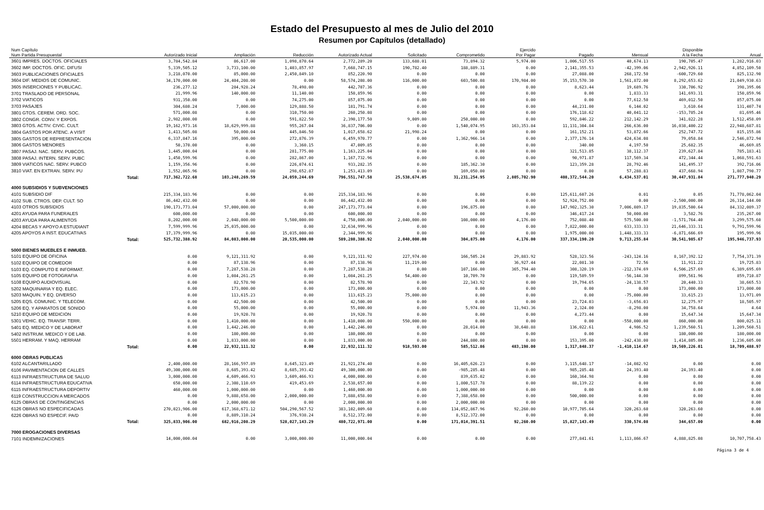Estado del Presupuesto al mes de Julio del 2010
Resumen por Capítulos (detallado)
| Num Capítulo Num Partida Presupuestal | Autorizado Inicial | Ampliación | Reducción | Autorizado Actual | Solicitado | Comprometido | Ejercido Por Pagar | Pagado | Mensual | Disponible A la Fecha | Anual |
| --- | --- | --- | --- | --- | --- | --- | --- | --- | --- | --- | --- |
| 3601 IMPRES. DOCTOS. OFICIALES | 3,784,542.84 | 86,617.00 | 1,098,870.64 | 2,772,289.20 | 133,688.01 | 73,894.32 | 5,974.00 | 1,006,517.55 | 40,674.13 | 190,705.47 | 1,282,916.03 |
| 3602 IMP. DOCTOS. OFIC. DIFUSI | 5,339,505.12 | 3,733,100.00 | 1,403,857.97 | 7,668,747.15 | 190,782.40 | 188,889.31 | 0.00 | 2,141,355.53 | -42,399.06 | 2,942,926.11 | 4,852,109.50 |
| 3603 PUBLICACIONES OFICIALES | 3,218,070.00 | 85,000.00 | 2,450,849.10 | 852,220.90 | 0.00 | 0.00 | 0.00 | 27,088.00 | 268,172.50 | -600,729.60 | 825,132.90 |
| 3604 DIF. MEDIOS DE COMUNIC. | 34,170,000.00 | 24,404,208.00 | 0.00 | 58,574,208.00 | 116,000.00 | 603,500.08 | 170,984.00 | 35,153,570.30 | 1,561,872.00 | 8,292,653.62 | 21,049,930.63 |
| 3605 INSERCIONES Y PUBLICAC. | 236,277.12 | 284,928.24 | 78,498.00 | 442,707.36 | 0.00 | 0.00 | 0.00 | 8,623.44 | 19,689.76 | 330,706.92 | 398,395.06 |
| 3701 TRASLADO DE PERSONAL | 21,999.96 | 140,000.00 | 11,140.00 | 150,859.96 | 0.00 | 0.00 | 0.00 | 0.00 | 1,833.33 | 141,693.31 | 150,859.96 |
| 3702 VIATICOS | 931,350.00 | 0.00 | 74,275.00 | 857,075.00 | 0.00 | 0.00 | 0.00 | 0.00 | 77,612.50 | 469,012.50 | 857,075.00 |
| 3703 PASAJES | 304,680.24 | 7,000.00 | 129,888.50 | 181,791.74 | 0.00 | 0.00 | 0.00 | 44,231.00 | 6,144.02 | 3,610.64 | 131,407.74 |
| 3801 GTOS. CEREM. ORD. SOC. | 571,000.08 | 0.00 | 310,750.00 | 260,250.08 | 0.00 | 0.00 | 0.00 | 176,118.62 | 40,041.12 | -153,785.24 | 81,695.46 |
| 3802 CONGR. CONV. Y EXPOS. | 2,982,000.00 | 0.00 | 591,822.50 | 2,390,177.50 | 9,009.00 | 250,000.00 | 0.00 | 592,846.22 | 212,142.29 | 341,822.28 | 1,512,458.09 |
| 3803 GTOS. ACTIV. CIVIC. CULT. | 19,162,973.16 | 18,629,999.88 | 955,267.04 | 36,837,706.00 | 0.00 | 1,540,074.95 | 163,353.84 | 11,131,304.84 | 266,636.00 | 16,038,400.22 | 22,948,687.81 |
| 3804 GASTOS POR ATENC. A VISIT | 1,413,505.08 | 50,000.04 | 445,846.50 | 1,017,658.62 | 21,998.24 | 0.00 | 0.00 | 161,152.21 | 53,872.66 | 252,747.72 | 815,155.86 |
| 3805 GASTOS DE REPRESENTACION | 6,337,847.16 | 395,000.00 | 272,876.39 | 6,459,970.77 | 0.00 | 1,362,966.14 | 0.00 | 2,377,176.14 | 424,634.08 | 79,058.84 | 2,546,872.94 |
| 3806 GASTOS MENORES | 50,370.00 | 0.00 | 3,360.15 | 47,009.85 | 0.00 | 0.00 | 0.00 | 340.00 | 4,197.50 | 25,682.35 | 46,669.85 |
| 3807 PASAJ. NAC. SERV. PUBCOS. | 1,445,000.04 | 0.00 | 281,775.00 | 1,163,225.04 | 0.00 | 0.00 | 0.00 | 321,513.85 | 38,112.37 | 239,627.84 | 785,183.41 |
| 3808 PASAJ. INTERN. SERV. PUBC | 1,450,599.96 | 0.00 | 282,867.00 | 1,167,732.96 | 0.00 | 0.00 | 0.00 | 90,971.87 | 117,569.34 | 472,344.44 | 1,068,591.63 |
| 3809 VIATICOS NAC. SERV. PUBCO | 1,159,356.96 | 0.00 | 226,074.61 | 933,282.35 | 0.00 | 185,362.30 | 0.00 | 123,359.28 | 28,792.46 | 141,495.37 | 392,716.06 |
| 3810 VIAT. EN EXTRAN. SERV. PU | 1,552,065.96 | 0.00 | 298,652.87 | 1,253,413.09 | 0.00 | 169,050.00 | 0.00 | 0.00 | 57,288.83 | 437,668.94 | 1,087,790.77 |
| Total: | 717,362,722.68 | 103,248,269.59 | 24,059,244.69 | 796,551,747.58 | 25,538,674.05 | 31,231,254.95 | 2,805,702.90 | 408,372,544.20 | 6,434,537.01 | 30,447,931.84 | 271,777,940.29 |
| 4000 SUBSIDIOS Y SUBVENCIONES | | | | | | | | | | | |
| 4101 SUBSIDIO DIF | 215,334,183.96 | 0.00 | 0.00 | 215,334,183.96 | 0.00 | 0.00 | 0.00 | 125,611,607.26 | 0.01 | 0.05 | 71,778,062.04 |
| 4102 SUB. CTROS. DEP. CULT. SO | 86,442,432.00 | 0.00 | 0.00 | 86,442,432.00 | 0.00 | 0.00 | 0.00 | 52,924,752.00 | 0.00 | -2,500,000.00 | 26,314,144.00 |
| 4103 OTROS SUBSIDIOS | 190,173,773.04 | 57,000,000.00 | 0.00 | 247,173,773.04 | 0.00 | 196,875.00 | 0.00 | 147,902,325.30 | 7,006,089.17 | 19,835,500.64 | 84,332,089.37 |
| 4201 AYUDA PARA FUNERALES | 600,000.00 | 0.00 | 0.00 | 600,000.00 | 0.00 | 0.00 | 0.00 | 346,417.24 | 50,000.00 | 3,582.76 | 235,267.00 |
| 4203 AYUDA PARA ALIMENTOS | 8,202,000.00 | 2,048,000.00 | 5,500,000.00 | 4,750,000.00 | 2,040,000.00 | 108,000.00 | 4,176.00 | 752,088.40 | 575,500.00 | -1,571,764.40 | 3,299,575.60 |
| 4204 BECAS Y APOYO A ESTUDIANT | 7,599,999.96 | 25,035,000.00 | 0.00 | 32,634,999.96 | 0.00 | 0.00 | 0.00 | 7,822,000.00 | 633,333.33 | 21,646,333.31 | 9,791,599.96 |
| 4205 APOYOS A INST. EDUCATIVAS | 17,379,999.96 | 0.00 | 15,035,000.00 | 2,344,999.96 | 0.00 | 0.00 | 0.00 | 1,975,000.00 | 1,448,333.33 | -6,871,666.69 | 195,999.96 |
| Total: | 525,732,388.92 | 84,083,000.00 | 20,535,000.00 | 589,280,388.92 | 2,040,000.00 | 304,875.00 | 4,176.00 | 337,334,190.20 | 9,713,255.84 | 30,541,985.67 | 195,946,737.93 |
| 5000 BIENES MUEBLES E INMUEB. | | | | | | | | | | | |
| 5101 EQUIPO DE OFICINA | 0.00 | 9,121,311.92 | 0.00 | 9,121,311.92 | 227,974.00 | 166,505.24 | 29,883.92 | 528,323.56 | -243,124.16 | 8,167,392.12 | 7,754,371.39 |
| 5102 EQUIPO DE COMEDOR | 0.00 | 87,138.96 | 0.00 | 87,138.96 | 11,219.00 | 0.00 | 36,927.44 | 22,081.30 | 72.56 | 11,911.22 | 19,725.83 |
| 5103 EQ. COMPUTO E INFORMAT. | 0.00 | 7,287,538.28 | 0.00 | 7,287,538.28 | 0.00 | 107,166.00 | 365,794.40 | 308,320.19 | -212,374.69 | 6,506,257.69 | 6,389,695.69 |
| 5105 EQUIPO DE FOTOGRAFIA | 0.00 | 1,084,261.25 | 0.00 | 1,084,261.25 | 54,400.00 | 10,709.70 | 0.00 | 119,589.59 | -56,144.30 | 899,561.96 | 859,710.87 |
| 5108 EQUIPO AUDIOVISUAL | 0.00 | 82,578.90 | 0.00 | 82,578.90 | 0.00 | 22,343.92 | 0.00 | 19,794.65 | -24,138.57 | 20,440.33 | 38,665.53 |
| 5202 MAQUINARIA Y EQ. ELEC. | 0.00 | 173,000.00 | 0.00 | 173,000.00 | 0.00 | 0.00 | 0.00 | 0.00 | 0.00 | 173,000.00 | 173,000.00 |
| 5203 MAQUIN. Y EQ. DIVERSO | 0.00 | 113,615.23 | 0.00 | 113,615.23 | 75,000.00 | 0.00 | 0.00 | 0.00 | -75,000.00 | 33,615.23 | 13,971.09 |
| 5205 EQS. COMUNIC. Y TELECOM. | 0.00 | 42,500.00 | 0.00 | 42,500.00 | 0.00 | 0.00 | 0.00 | 23,724.03 | -3,656.03 | 12,275.97 | 18,505.97 |
| 5206 EQ. Y APARATOS DE SONIDO | 0.00 | 55,000.00 | 0.00 | 55,000.00 | 0.00 | 5,974.00 | 11,943.36 | 2,324.00 | -8,298.00 | 34,758.64 | 4.64 |
| 5210 EQUIPO DE MEDICION | 0.00 | 19,920.78 | 0.00 | 19,920.78 | 0.00 | 0.00 | 0.00 | 4,273.44 | 0.00 | 15,647.34 | 15,647.34 |
| 5301 VEHIC. EQ. TRANSP. TERR. | 0.00 | 1,410,000.00 | 0.00 | 1,410,000.00 | 550,000.00 | 0.00 | 0.00 | 0.00 | -550,000.00 | 860,000.00 | 800,025.11 |
| 5401 EQ. MEDICO Y DE LABORAT | 0.00 | 1,442,246.00 | 0.00 | 1,442,246.00 | 0.00 | 28,014.00 | 38,648.88 | 136,022.61 | 4,986.52 | 1,239,560.51 | 1,209,560.51 |
| 5402 INSTRUM. MEDICO Y DE LAB. | 0.00 | 180,000.00 | 0.00 | 180,000.00 | 0.00 | 0.00 | 0.00 | 0.00 | 0.00 | 180,000.00 | 180,000.00 |
| 5501 HERRAM. Y MAQ. HERRAM | 0.00 | 1,833,000.00 | 0.00 | 1,833,000.00 | 0.00 | 244,800.00 | 0.00 | 153,395.00 | -242,438.00 | 1,414,805.00 | 1,236,605.00 |
| Total: | 0.00 | 22,932,111.32 | 0.00 | 22,932,111.32 | 918,593.00 | 585,512.86 | 483,198.00 | 1,317,848.37 | -1,410,114.67 | 19,569,226.01 | 18,709,488.97 |
| 6000 OBRAS PUBLICAS | | | | | | | | | | | |
| 6102 ALCANTARILLADO | 2,400,000.00 | 28,166,597.89 | 8,645,323.49 | 21,921,274.40 | 0.00 | 16,405,626.23 | 0.00 | 3,115,648.17 | -14,082.92 | 0.00 | 0.00 |
| 6106 PAVIMENTACION DE CALLES | 49,300,000.00 | 8,685,393.42 | 8,685,393.42 | 49,300,000.00 | 0.00 | -985,285.48 | 0.00 | 985,285.48 | 24,393.40 | 24,393.40 | 0.00 |
| 6113 INFRAESTRUCTURA DE SALUD | 3,000,000.00 | 4,609,466.93 | 3,609,466.93 | 4,000,000.00 | 0.00 | 839,635.02 | 0.00 | 160,364.98 | 0.00 | 0.00 | 0.00 |
| 6114 INFRAESTRUCTURA EDUCATIVA | 650,000.00 | 2,308,110.69 | 419,453.69 | 2,538,657.00 | 0.00 | 1,800,517.78 | 0.00 | 88,139.22 | 0.00 | 0.00 | 0.00 |
| 6115 INFRAESTRUCTURA DEPORTIV | 460,000.00 | 1,000,000.00 | 0.00 | 1,460,000.00 | 0.00 | 1,000,000.00 | 0.00 | 0.00 | 0.00 | 0.00 | 0.00 |
| 6119 CONSTRUCCION A MERCADOS | 0.00 | 9,888,658.00 | 2,000,000.00 | 7,888,658.00 | 0.00 | 7,388,658.00 | 0.00 | 500,000.00 | 0.00 | 0.00 | 0.00 |
| 6125 OBRAS DE CONTINGENCIAS | 0.00 | 2,000,000.00 | 0.00 | 2,000,000.00 | 0.00 | 2,000,000.00 | 0.00 | 0.00 | 0.00 | 0.00 | 0.00 |
| 6126 OBRAS NO ESPECIFICADAS | 270,023,906.00 | 617,368,671.12 | 504,290,567.52 | 383,102,009.60 | 0.00 | 134,052,867.96 | 92,260.00 | 10,977,705.64 | 320,263.60 | 320,263.60 | 0.00 |
| 6226 OBRAS NO ESPECIF. PA/D | 0.00 | 8,889,310.24 | 376,938.24 | 8,512,372.00 | 0.00 | 8,512,372.00 | 0.00 | 0.00 | 0.00 | 0.00 | 0.00 |
| Total: | 325,833,906.00 | 682,916,208.29 | 528,027,143.29 | 480,722,971.00 | 0.00 | 171,014,391.51 | 92,260.00 | 15,827,143.49 | 330,574.08 | 344,657.00 | 0.00 |
| 7000 EROGACIONES DIVERSAS | | | | | | | | | | | |
| 7101 INDEMNIZACIONES | 14,000,000.04 | 0.00 | 3,000,000.00 | 11,000,000.04 | 0.00 | 0.00 | 0.00 | 277,841.61 | 1,113,866.67 | 4,888,825.08 | 10,707,758.43 |
Página 3 de 4